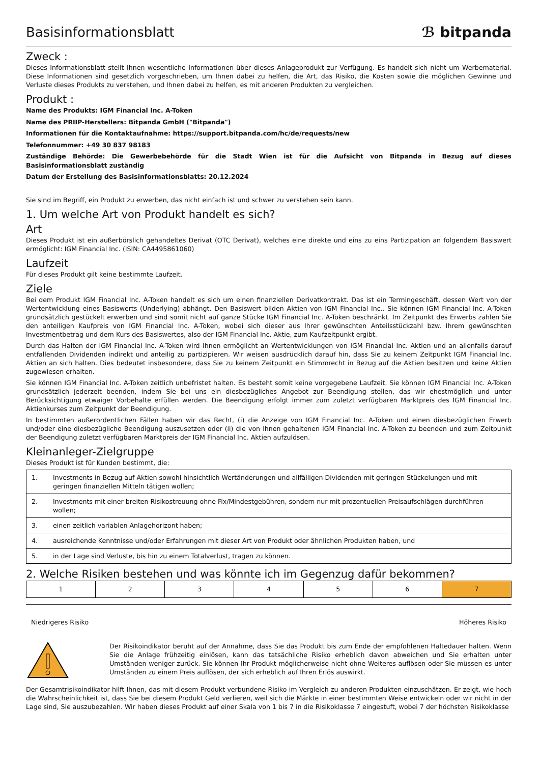Basisinformationsblatt
ℬ bitpanda
Zweck :
Dieses Informationsblatt stellt Ihnen wesentliche Informationen über dieses Anlageprodukt zur Verfügung. Es handelt sich nicht um Werbematerial. Diese Informationen sind gesetzlich vorgeschrieben, um Ihnen dabei zu helfen, die Art, das Risiko, die Kosten sowie die möglichen Gewinne und Verluste dieses Produkts zu verstehen, und Ihnen dabei zu helfen, es mit anderen Produkten zu vergleichen.
Produkt :
Name des Produkts: IGM Financial Inc. A-Token
Name des PRIIP-Herstellers: Bitpanda GmbH ("Bitpanda")
Informationen für die Kontaktaufnahme: https://support.bitpanda.com/hc/de/requests/new
Telefonnummer: +49 30 837 98183
Zuständige Behörde: Die Gewerbebehörde für die Stadt Wien ist für die Aufsicht von Bitpanda in Bezug auf dieses Basisinformationsblatt zuständig
Datum der Erstellung des Basisinformationsblatts: 20.12.2024
Sie sind im Begriff, ein Produkt zu erwerben, das nicht einfach ist und schwer zu verstehen sein kann.
1. Um welche Art von Produkt handelt es sich?
Art
Dieses Produkt ist ein außerbörslich gehandeltes Derivat (OTC Derivat), welches eine direkte und eins zu eins Partizipation an folgendem Basiswert ermöglicht: IGM Financial Inc. (ISIN: CA4495861060)
Laufzeit
Für dieses Produkt gilt keine bestimmte Laufzeit.
Ziele
Bei dem Produkt IGM Financial Inc. A-Token handelt es sich um einen finanziellen Derivatkontrakt. Das ist ein Termingeschäft, dessen Wert von der Wertentwicklung eines Basiswerts (Underlying) abhängt. Den Basiswert bilden Aktien von IGM Financial Inc.. Sie können IGM Financial Inc. A-Token grundsätzlich gestückelt erwerben und sind somit nicht auf ganze Stücke IGM Financial Inc. A-Token beschränkt. Im Zeitpunkt des Erwerbs zahlen Sie den anteiligen Kaufpreis von IGM Financial Inc. A-Token, wobei sich dieser aus Ihrer gewünschten Anteilsstückzahl bzw. Ihrem gewünschten Investmentbetrag und dem Kurs des Basiswertes, also der IGM Financial Inc. Aktie, zum Kaufzeitpunkt ergibt.
Durch das Halten der IGM Financial Inc. A-Token wird Ihnen ermöglicht an Wertentwicklungen von IGM Financial Inc. Aktien und an allenfalls darauf entfallenden Dividenden indirekt und anteilig zu partizipieren. Wir weisen ausdrücklich darauf hin, dass Sie zu keinem Zeitpunkt IGM Financial Inc. Aktien an sich halten. Dies bedeutet insbesondere, dass Sie zu keinem Zeitpunkt ein Stimmrecht in Bezug auf die Aktien besitzen und keine Aktien zugewiesen erhalten.
Sie können IGM Financial Inc. A-Token zeitlich unbefristet halten. Es besteht somit keine vorgegebene Laufzeit. Sie können IGM Financial Inc. A-Token grundsätzlich jederzeit beenden, indem Sie bei uns ein diesbezügliches Angebot zur Beendigung stellen, das wir ehestmöglich und unter Berücksichtigung etwaiger Vorbehalte erfüllen werden. Die Beendigung erfolgt immer zum zuletzt verfügbaren Marktpreis des IGM Financial Inc. Aktienkurses zum Zeitpunkt der Beendigung.
In bestimmten außerordentlichen Fällen haben wir das Recht, (i) die Anzeige von IGM Financial Inc. A-Token und einen diesbezüglichen Erwerb und/oder eine diesbezügliche Beendigung auszusetzen oder (ii) die von Ihnen gehaltenen IGM Financial Inc. A-Token zu beenden und zum Zeitpunkt der Beendigung zuletzt verfügbaren Marktpreis der IGM Financial Inc. Aktien aufzulösen.
Kleinanleger-Zielgruppe
Dieses Produkt ist für Kunden bestimmt, die:
| 1. | Investments in Bezug auf Aktien sowohl hinsichtlich Wertänderungen und allfälligen Dividenden mit geringen Stückelungen und mit geringen finanziellen Mitteln tätigen wollen; |
| 2. | Investments mit einer breiten Risikostreuung ohne Fix/Mindestgebühren, sondern nur mit prozentuellen Preisaufschlägen durchführen wollen; |
| 3. | einen zeitlich variablen Anlagehorizont haben; |
| 4. | ausreichende Kenntnisse und/oder Erfahrungen mit dieser Art von Produkt oder ähnlichen Produkten haben, und |
| 5. | in der Lage sind Verluste, bis hin zu einem Totalverlust, tragen zu können. |
2. Welche Risiken bestehen und was könnte ich im Gegenzug dafür bekommen?
| 1 | 2 | 3 | 4 | 5 | 6 | 7 |
Niedrigeres Risiko Höheres Risiko
Der Risikoindikator beruht auf der Annahme, dass Sie das Produkt bis zum Ende der empfohlenen Haltedauer halten. Wenn Sie die Anlage frühzeitig einlösen, kann das tatsächliche Risiko erheblich davon abweichen und Sie erhalten unter Umständen weniger zurück. Sie können Ihr Produkt möglicherweise nicht ohne Weiteres auflösen oder Sie müssen es unter Umständen zu einem Preis auflösen, der sich erheblich auf Ihren Erlös auswirkt.
Der Gesamtrisikoindikator hilft Ihnen, das mit diesem Produkt verbundene Risiko im Vergleich zu anderen Produkten einzuschätzen. Er zeigt, wie hoch die Wahrscheinlichkeit ist, dass Sie bei diesem Produkt Geld verlieren, weil sich die Märkte in einer bestimmten Weise entwickeln oder wir nicht in der Lage sind, Sie auszubezahlen. Wir haben dieses Produkt auf einer Skala von 1 bis 7 in die Risikoklasse 7 eingestuft, wobei 7 der höchsten Risikoklasse